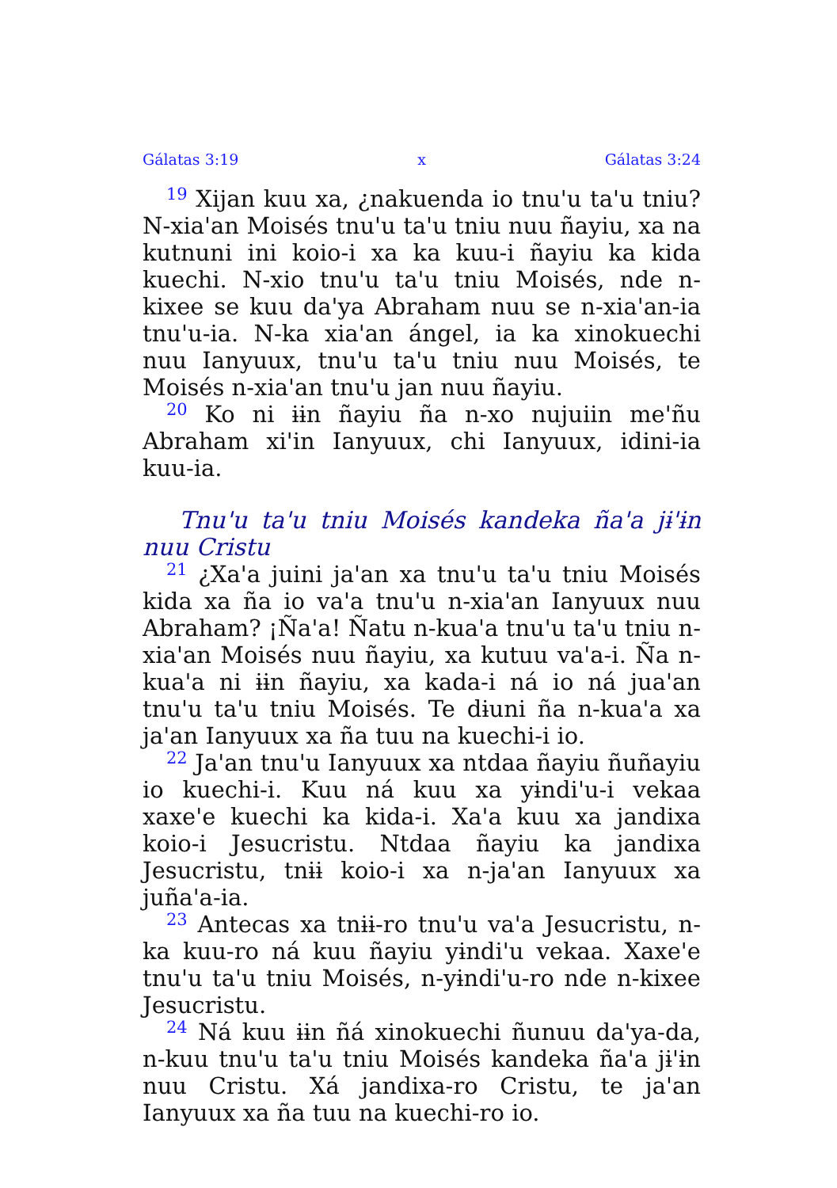Gálatas 3:19 x Gálatas 3:24
<sup>19</sup> Xijan kuu xa, ¿nakuenda io tnu'u ta'u tniu? N-xia'an Moisés tnu'u ta'u tniu nuu ñayiu, xa na kutnuni ini koio-i xa ka kuu-i ñayiu ka kida kuechi. N-xio tnu'u ta'u tniu Moisés, nde n-kixee se kuu da'ya Abraham nuu se n-xia'an-ia tnu'u-ia. N-ka xia'an ángel, ia ka xinokuechi nuu Ianyuux, tnu'u ta'u tniu nuu Moisés, te Moisés n-xia'an tnu'u jan nuu ñayiu.
<sup>20</sup> Ko ni ɨɨn ñayiu ña n-xo nujuiin me'ñu Abraham xi'in Ianyuux, chi Ianyuux, idini-ia kuu-ia.
Tnu'u ta'u tniu Moisés kandeka ña'a jɨ'ɨn nuu Cristu
<sup>21</sup> ¿Xa'a juini ja'an xa tnu'u ta'u tniu Moisés kida xa ña io va'a tnu'u n-xia'an Ianyuux nuu Abraham? ¡Ña'a! Ñatu n-kua'a tnu'u ta'u tniu n-xia'an Moisés nuu ñayiu, xa kutuu va'a-i. Ña n-kua'a ni ɨɨn ñayiu, xa kada-i ná io ná jua'an tnu'u ta'u tniu Moisés. Te dɨuni ña n-kua'a xa ja'an Ianyuux xa ña tuu na kuechi-i io.
<sup>22</sup> Ja'an tnu'u Ianyuux xa ntdaa ñayiu ñuñayiu io kuechi-i. Kuu ná kuu xa yɨndi'u-i vekaa xaxe'e kuechi ka kida-i. Xa'a kuu xa jandixa koio-i Jesucristu. Ntdaa ñayiu ka jandixa Jesucristu, tnɨɨ koio-i xa n-ja'an Ianyuux xa juña'a-ia.
<sup>23</sup> Antecas xa tnɨɨ-ro tnu'u va'a Jesucristu, n-ka kuu-ro ná kuu ñayiu yɨndi'u vekaa. Xaxe'e tnu'u ta'u tniu Moisés, n-yɨndi'u-ro nde n-kixee Jesucristu.
<sup>24</sup> Ná kuu ɨɨn ñá xinokuechi ñunuu da'ya-da, n-kuu tnu'u ta'u tniu Moisés kandeka ña'a jɨ'ɨn nuu Cristu. Xá jandixa-ro Cristu, te ja'an Ianyuux xa ña tuu na kuechi-ro io.